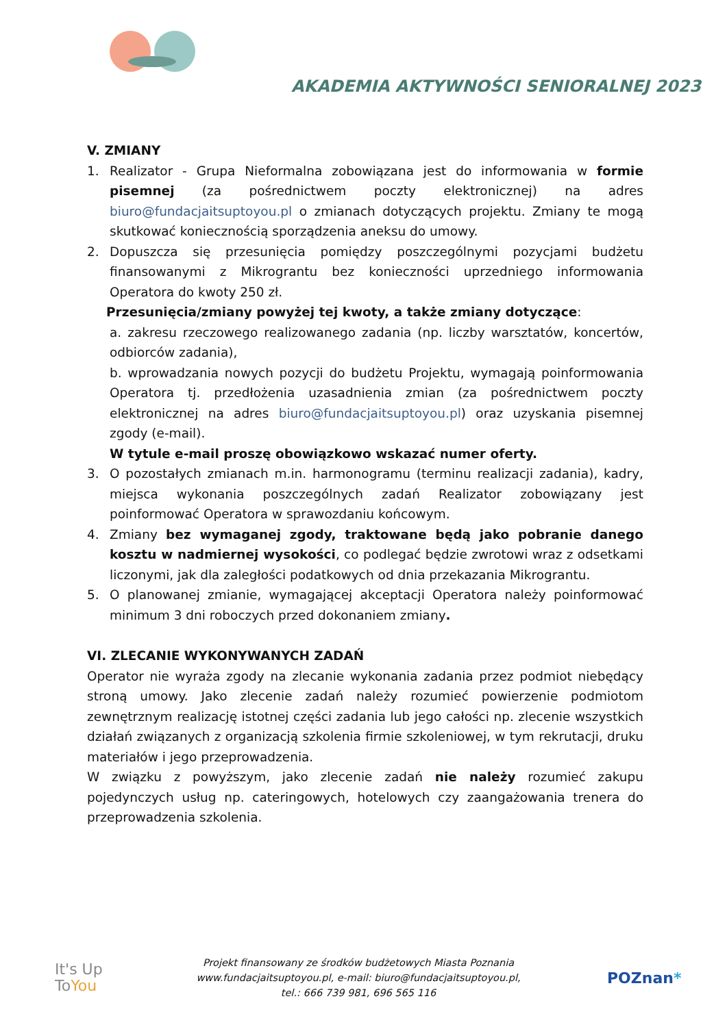AKADEMIA AKTYWNOŚCI SENIORALNEJ 2023
V. ZMIANY
1. Realizator - Grupa Nieformalna zobowiązana jest do informowania w formie pisemnej (za pośrednictwem poczty elektronicznej) na adres biuro@fundacjaitsuptoyou.pl o zmianach dotyczących projektu. Zmiany te mogą skutkować koniecznością sporządzenia aneksu do umowy.
2. Dopuszcza się przesunięcia pomiędzy poszczególnymi pozycjami budżetu finansowanymi z Mikrograntu bez konieczności uprzedniego informowania Operatora do kwoty 250 zł.
Przesunięcia/zmiany powyżej tej kwoty, a także zmiany dotyczące:
a. zakresu rzeczowego realizowanego zadania (np. liczby warsztatów, koncertów, odbiorców zadania),
b. wprowadzania nowych pozycji do budżetu Projektu, wymagają poinformowania Operatora tj. przedłożenia uzasadnienia zmian (za pośrednictwem poczty elektronicznej na adres biuro@fundacjaitsuptoyou.pl) oraz uzyskania pisemnej zgody (e-mail).
W tytule e-mail proszę obowiązkowo wskazać numer oferty.
3. O pozostałych zmianach m.in. harmonogramu (terminu realizacji zadania), kadry, miejsca wykonania poszczególnych zadań Realizator zobowiązany jest poinformować Operatora w sprawozdaniu końcowym.
4. Zmiany bez wymaganej zgody, traktowane będą jako pobranie danego kosztu w nadmiernej wysokości, co podlegać będzie zwrotowi wraz z odsetkami liczonymi, jak dla zaległości podatkowych od dnia przekazania Mikrograntu.
5. O planowanej zmianie, wymagającej akceptacji Operatora należy poinformować minimum 3 dni roboczych przed dokonaniem zmiany.
VI. ZLECANIE WYKONYWANYCH ZADAŃ
Operator nie wyraża zgody na zlecanie wykonania zadania przez podmiot niebędący stroną umowy. Jako zlecenie zadań należy rozumieć powierzenie podmiotom zewnętrznym realizację istotnej części zadania lub jego całości np. zlecenie wszystkich działań związanych z organizacją szkolenia firmie szkoleniowej, w tym rekrutacji, druku materiałów i jego przeprowadzenia.
W związku z powyższym, jako zlecenie zadań nie należy rozumieć zakupu pojedynczych usług np. cateringowych, hotelowych czy zaangażowania trenera do przeprowadzenia szkolenia.
It's Up
ToYou
Projekt finansowany ze środków budżetowych Miasta Poznania
www.fundacjaitsuptoyou.pl, e-mail: biuro@fundacjaitsuptoyou.pl,
tel.: 666 739 981, 696 565 116
POZnan*